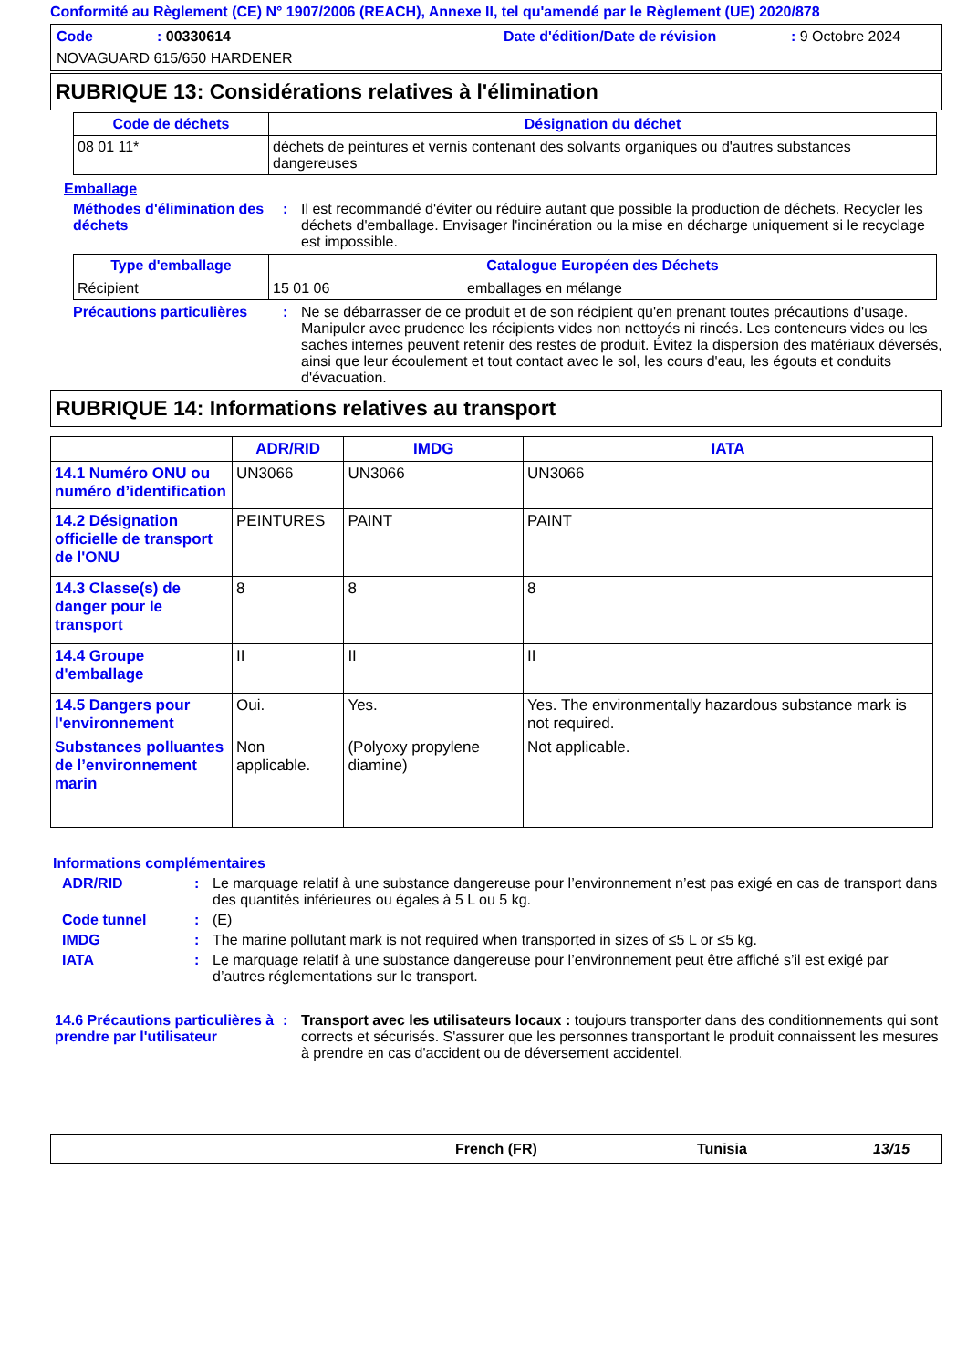Conformité au Règlement (CE) N° 1907/2006 (REACH), Annexe II, tel qu'amendé par le Règlement (UE) 2020/878
Code: 00330614 Date d'édition/Date de révision: 9 Octobre 2024
NOVAGUARD 615/650 HARDENER
RUBRIQUE 13: Considérations relatives à l'élimination
| Code de déchets | Désignation du déchet |
| --- | --- |
| 08 01 11* | déchets de peintures et vernis contenant des solvants organiques ou d'autres substances dangereuses |
Emballage
Méthodes d'élimination des déchets: Il est recommandé d'éviter ou réduire autant que possible la production de déchets. Recycler les déchets d'emballage. Envisager l'incinération ou la mise en décharge uniquement si le recyclage est impossible.
| Type d'emballage | Catalogue Européen des Déchets | |
| --- | --- | --- |
| Récipient | 15 01 06 | emballages en mélange |
Précautions particulières: Ne se débarrasser de ce produit et de son récipient qu'en prenant toutes précautions d'usage. Manipuler avec prudence les récipients vides non nettoyés ni rincés. Les conteneurs vides ou les saches internes peuvent retenir des restes de produit. Évitez la dispersion des matériaux déversés, ainsi que leur écoulement et tout contact avec le sol, les cours d'eau, les égouts et conduits d'évacuation.
RUBRIQUE 14: Informations relatives au transport
| | ADR/RID | IMDG | IATA |
| --- | --- | --- | --- |
| 14.1 Numéro ONU ou numéro d’identification | UN3066 | UN3066 | UN3066 |
| 14.2 Désignation officielle de transport de l'ONU | PEINTURES | PAINT | PAINT |
| 14.3 Classe(s) de danger pour le transport | 8 | 8 | 8 |
| 14.4 Groupe d'emballage | II | II | II |
| 14.5 Dangers pour l'environnement | Oui. | Yes. | Yes. The environmentally hazardous substance mark is not required. |
| Substances polluantes de l’environnement marin | Non applicable. | (Polyoxy propylene diamine) | Not applicable. |
Informations complémentaires
ADR/RID: Le marquage relatif à une substance dangereuse pour l’environnement n’est pas exigé en cas de transport dans des quantités inférieures ou égales à 5 L ou 5 kg.
Code tunnel: (E)
IMDG: The marine pollutant mark is not required when transported in sizes of ≤5 L or ≤5 kg.
IATA: Le marquage relatif à une substance dangereuse pour l’environnement peut être affiché s’il est exigé par d’autres réglementations sur le transport.
14.6 Précautions particulières à prendre par l'utilisateur: Transport avec les utilisateurs locaux : toujours transporter dans des conditionnements qui sont corrects et sécurisés. S'assurer que les personnes transportant le produit connaissent les mesures à prendre en cas d'accident ou de déversement accidentel.
French (FR) Tunisia 13/15